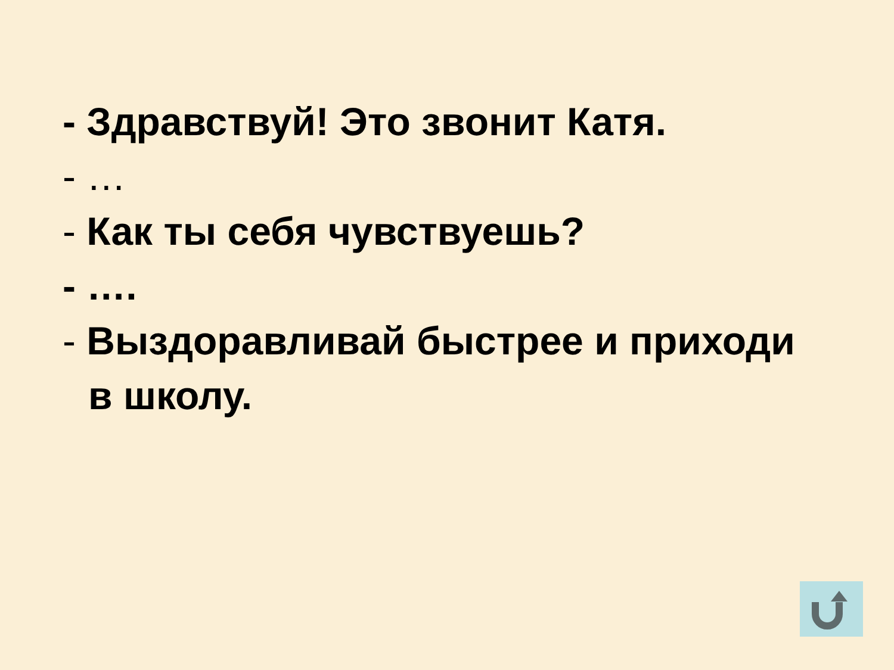- Здравствуй! Это звонит Катя.
- …
- Как ты себя чувствуешь?
- ….
- Выздоравливай быстрее и приходи
в школу.